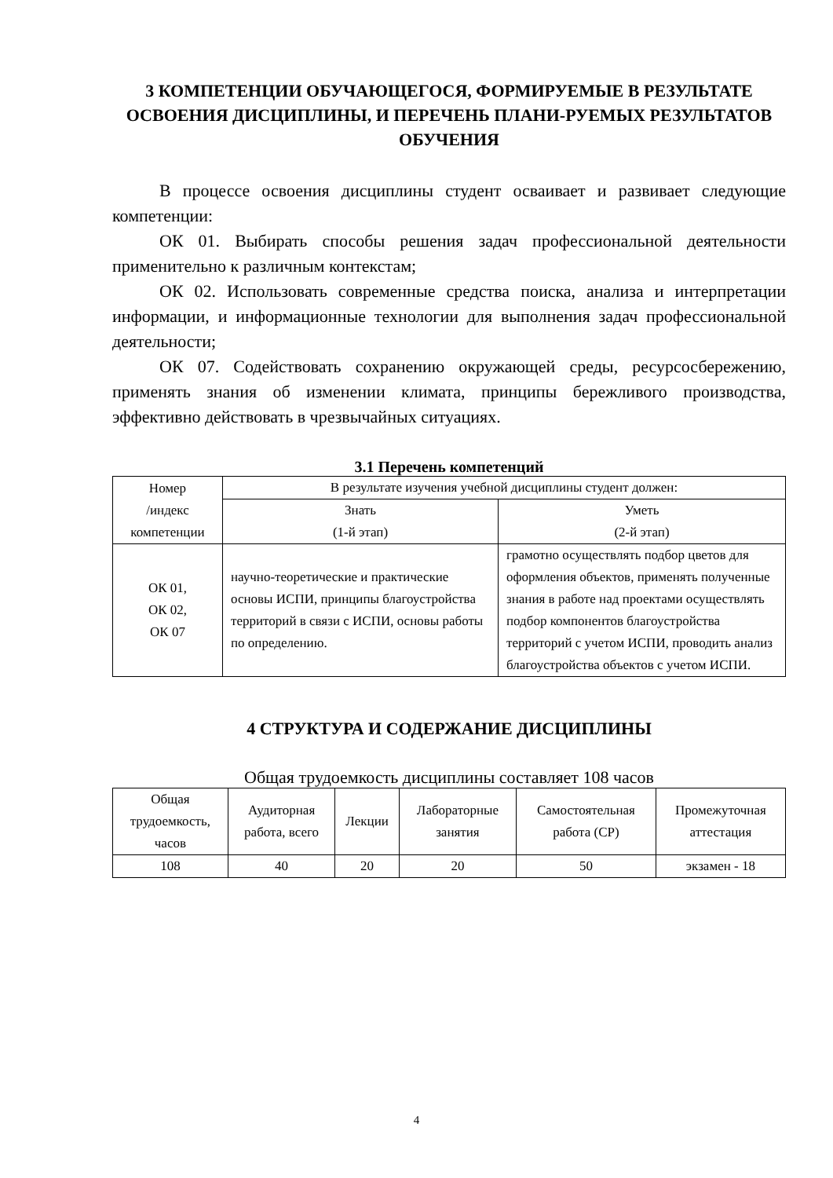3 КОМПЕТЕНЦИИ ОБУЧАЮЩЕГОСЯ, ФОРМИРУЕМЫЕ В РЕЗУЛЬТАТЕ ОСВОЕНИЯ ДИСЦИПЛИНЫ, И ПЕРЕЧЕНЬ ПЛАНИ-РУЕМЫХ РЕЗУЛЬТАТОВ ОБУЧЕНИЯ
В процессе освоения дисциплины студент осваивает и развивает следующие компетенции:
ОК 01. Выбирать способы решения задач профессиональной деятельности применительно к различным контекстам;
ОК 02. Использовать современные средства поиска, анализа и интерпретации информации, и информационные технологии для выполнения задач профессиональной деятельности;
ОК 07. Содействовать сохранению окружающей среды, ресурсосбережению, применять знания об изменении климата, принципы бережливого производства, эффективно действовать в чрезвычайных ситуациях.
3.1 Перечень компетенций
| Номер /индекс компетенции | В результате изучения учебной дисциплины студент должен: | |
| --- | --- | --- |
| | Знать (1-й этап) | Уметь (2-й этап) |
| ОК 01, ОК 02, ОК 07 | научно-теоретические и практические основы ИСПИ, принципы благоустройства территорий в связи с ИСПИ, основы работы по определению. | грамотно осуществлять подбор цветов для оформления объектов, применять полученные знания в работе над проектами осуществлять подбор компонентов благоустройства территорий с учетом ИСПИ, проводить анализ благоустройства объектов с учетом ИСПИ. |
4 СТРУКТУРА И СОДЕРЖАНИЕ ДИСЦИПЛИНЫ
Общая трудоемкость дисциплины составляет 108 часов
| Общая трудоемкость, часов | Аудиторная работа, всего | Лекции | Лабораторные занятия | Самостоятельная работа (СР) | Промежуточная аттестация |
| --- | --- | --- | --- | --- | --- |
| 108 | 40 | 20 | 20 | 50 | экзамен - 18 |
4